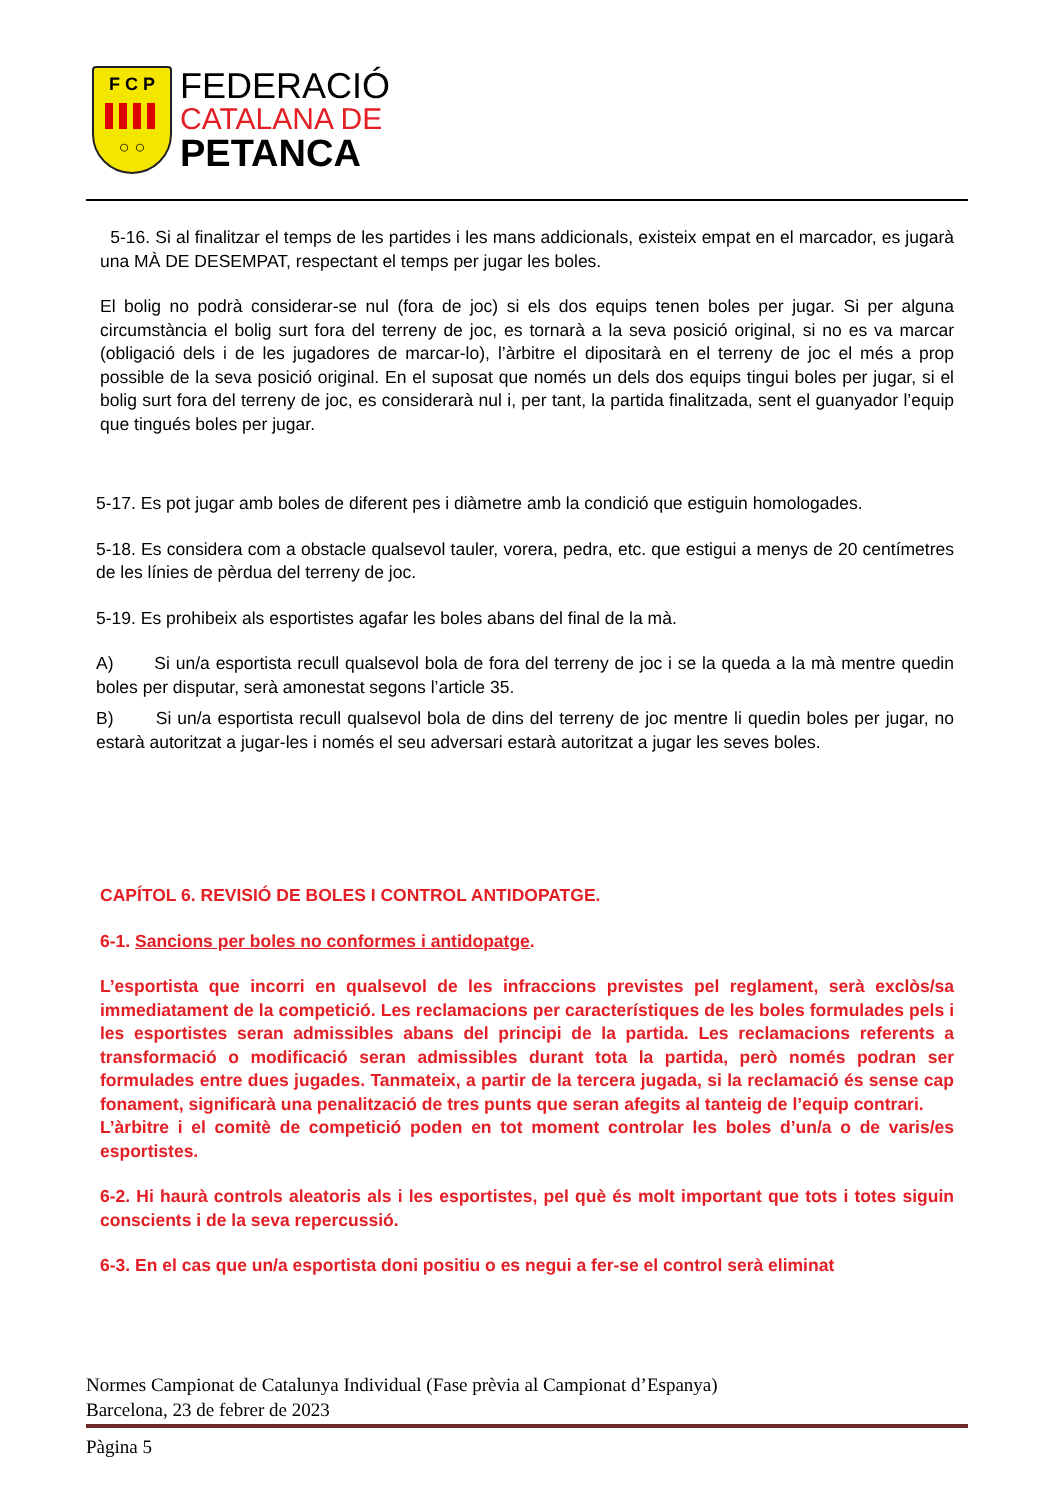F C P
○ ○
FEDERACIÓ
CATALANA DE
PETANCA
5-16. Si al finalitzar el temps de les partides i les mans addicionals, existeix empat en el marcador, es jugarà una MÀ DE DESEMPAT, respectant el temps per jugar les boles.
El bolig no podrà considerar-se nul (fora de joc) si els dos equips tenen boles per jugar. Si per alguna circumstància el bolig surt fora del terreny de joc, es tornarà a la seva posició original, si no es va marcar (obligació dels i de les jugadores de marcar-lo), l’àrbitre el dipositarà en el terreny de joc el més a prop possible de la seva posició original. En el suposat que només un dels dos equips tingui boles per jugar, si el bolig surt fora del terreny de joc, es considerarà nul i, per tant, la partida finalitzada, sent el guanyador l’equip que tingués boles per jugar.
5-17. Es pot jugar amb boles de diferent pes i diàmetre amb la condició que estiguin homologades.
5-18. Es considera com a obstacle qualsevol tauler, vorera, pedra, etc. que estigui a menys de 20 centímetres de les línies de pèrdua del terreny de joc.
5-19. Es prohibeix als esportistes agafar les boles abans del final de la mà.
A) Si un/a esportista recull qualsevol bola de fora del terreny de joc i se la queda a la mà mentre quedin boles per disputar, serà amonestat segons l’article 35.
B) Si un/a esportista recull qualsevol bola de dins del terreny de joc mentre li quedin boles per jugar, no estarà autoritzat a jugar-les i només el seu adversari estarà autoritzat a jugar les seves boles.
CAPÍTOL 6. REVISIÓ DE BOLES I CONTROL ANTIDOPATGE.
6-1. Sancions per boles no conformes i antidopatge.
L’esportista que incorri en qualsevol de les infraccions previstes pel reglament, serà exclòs/sa immediatament de la competició. Les reclamacions per característiques de les boles formulades pels i les esportistes seran admissibles abans del principi de la partida. Les reclamacions referents a transformació o modificació seran admissibles durant tota la partida, però només podran ser formulades entre dues jugades. Tanmateix, a partir de la tercera jugada, si la reclamació és sense cap fonament, significarà una penalització de tres punts que seran afegits al tanteig de l’equip contrari.
L’àrbitre i el comitè de competició poden en tot moment controlar les boles d’un/a o de varis/es esportistes.
6-2. Hi haurà controls aleatoris als i les esportistes, pel què és molt important que tots i totes siguin conscients i de la seva repercussió.
6-3. En el cas que un/a esportista doni positiu o es negui a fer-se el control serà eliminat
Normes Campionat de Catalunya Individual (Fase prèvia al Campionat d’Espanya)
Barcelona, 23 de febrer de 2023
Pàgina 5